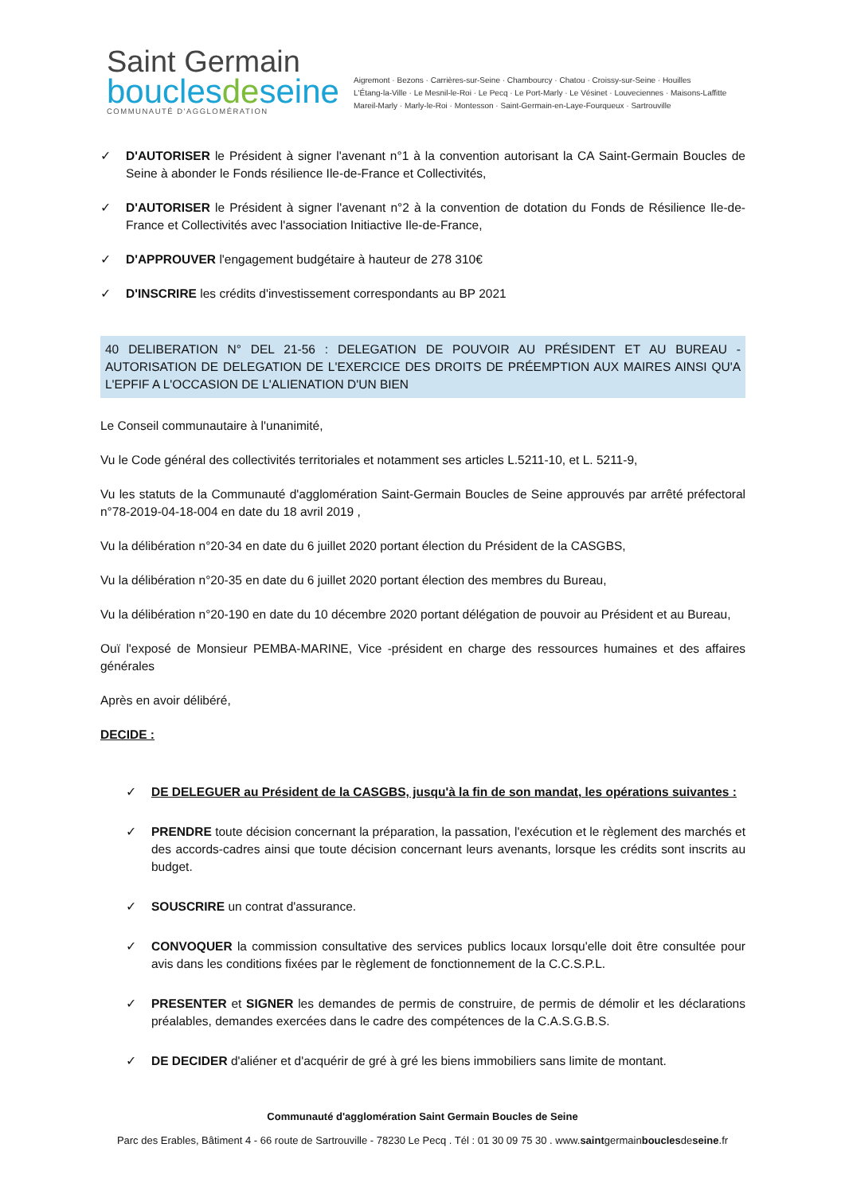Saint Germain
bouclesdeseine
COMMUNAUTÉ D'AGGLOMÉRATION
Aigremont · Bezons · Carrières-sur-Seine · Chambourcy · Chatou · Croissy-sur-Seine · Houilles
L'Étang-la-Ville · Le Mesnil-le-Roi · Le Pecq · Le Port-Marly · Le Vésinet · Louveciennes · Maisons-Laffitte
Mareil-Marly · Marly-le-Roi · Montesson · Saint-Germain-en-Laye-Fourqueux · Sartrouville
✓ D'AUTORISER le Président à signer l'avenant n°1 à la convention autorisant la CA Saint-Germain Boucles de Seine à abonder le Fonds résilience Ile-de-France et Collectivités,
✓ D'AUTORISER le Président à signer l'avenant n°2 à la convention de dotation du Fonds de Résilience Ile-de-France et Collectivités avec l'association Initiactive Ile-de-France,
✓ D'APPROUVER l'engagement budgétaire à hauteur de 278 310€
✓ D'INSCRIRE les crédits d'investissement correspondants au BP 2021
40 DELIBERATION N° DEL 21-56 : DELEGATION DE POUVOIR AU PRÉSIDENT ET AU BUREAU - AUTORISATION DE DELEGATION DE L'EXERCICE DES DROITS DE PRÉEMPTION AUX MAIRES AINSI QU'A L'EPFIF A L'OCCASION DE L'ALIENATION D'UN BIEN
Le Conseil communautaire à l'unanimité,
Vu le Code général des collectivités territoriales et notamment ses articles L.5211-10, et L. 5211-9,
Vu les statuts de la Communauté d'agglomération Saint-Germain Boucles de Seine approuvés par arrêté préfectoral n°78-2019-04-18-004 en date du 18 avril 2019 ,
Vu la délibération n°20-34 en date du 6 juillet 2020 portant élection du Président de la CASGBS,
Vu la délibération n°20-35 en date du 6 juillet 2020 portant élection des membres du Bureau,
Vu la délibération n°20-190 en date du 10 décembre 2020 portant délégation de pouvoir au Président et au Bureau,
Ouï l'exposé de Monsieur PEMBA-MARINE, Vice -président en charge des ressources humaines et des affaires générales
Après en avoir délibéré,
DECIDE :
✓ DE DELEGUER au Président de la CASGBS, jusqu'à la fin de son mandat, les opérations suivantes :
✓ PRENDRE toute décision concernant la préparation, la passation, l'exécution et le règlement des marchés et des accords-cadres ainsi que toute décision concernant leurs avenants, lorsque les crédits sont inscrits au budget.
✓ SOUSCRIRE un contrat d'assurance.
✓ CONVOQUER la commission consultative des services publics locaux lorsqu'elle doit être consultée pour avis dans les conditions fixées par le règlement de fonctionnement de la C.C.S.P.L.
✓ PRESENTER et SIGNER les demandes de permis de construire, de permis de démolir et les déclarations préalables, demandes exercées dans le cadre des compétences de la C.A.S.G.B.S.
✓ DE DECIDER d'aliéner et d'acquérir de gré à gré les biens immobiliers sans limite de montant.
Communauté d'agglomération Saint Germain Boucles de Seine
Parc des Erables, Bâtiment 4 - 66 route de Sartrouville - 78230 Le Pecq . Tél : 01 30 09 75 30 . www.saintgermainbouclesdeseine.fr